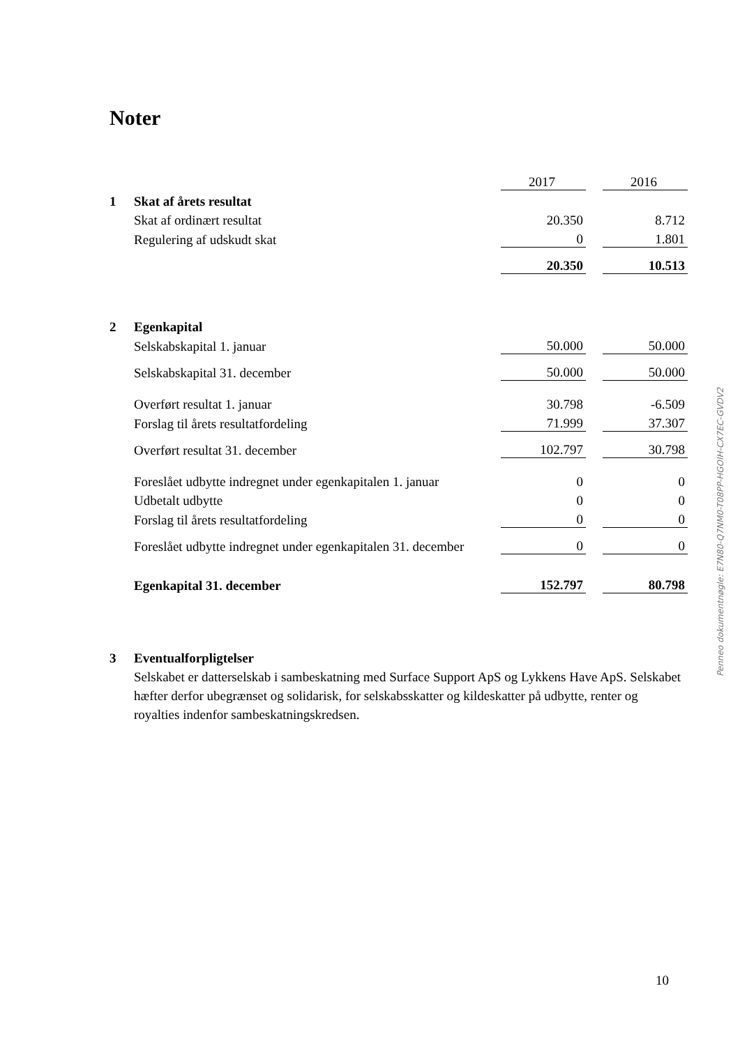Noter
| | | 2017 | | 2016 |
| 1 | Skat af årets resultat | | | |
| | Skat af ordinært resultat | 20.350 | | 8.712 |
| | Regulering af udskudt skat | 0 | | 1.801 |
| | | 20.350 | | 10.513 |
| 2 | Egenkapital | | | |
| | Selskabskapital 1. januar | 50.000 | | 50.000 |
| | Selskabskapital 31. december | 50.000 | | 50.000 |
| | Overført resultat 1. januar | 30.798 | | -6.509 |
| | Forslag til årets resultatfordeling | 71.999 | | 37.307 |
| | Overført resultat 31. december | 102.797 | | 30.798 |
| | Foreslået udbytte indregnet under egenkapitalen 1. januar | 0 | | 0 |
| | Udbetalt udbytte | 0 | | 0 |
| | Forslag til årets resultatfordeling | 0 | | 0 |
| | Foreslået udbytte indregnet under egenkapitalen 31. december | 0 | | 0 |
| | Egenkapital 31. december | 152.797 | | 80.798 |
3 Eventualforpligtelser
Selskabet er datterselskab i sambeskatning med Surface Support ApS og Lykkens Have ApS. Selskabet hæfter derfor ubegrænset og solidarisk, for selskabsskatter og kildeskatter på udbytte, renter og royalties indenfor sambeskatningskredsen.
Penneo dokumentnøgle: E7N80-Q7NM0-T08PP-HGOIH-CX7EC-GVDV2
10